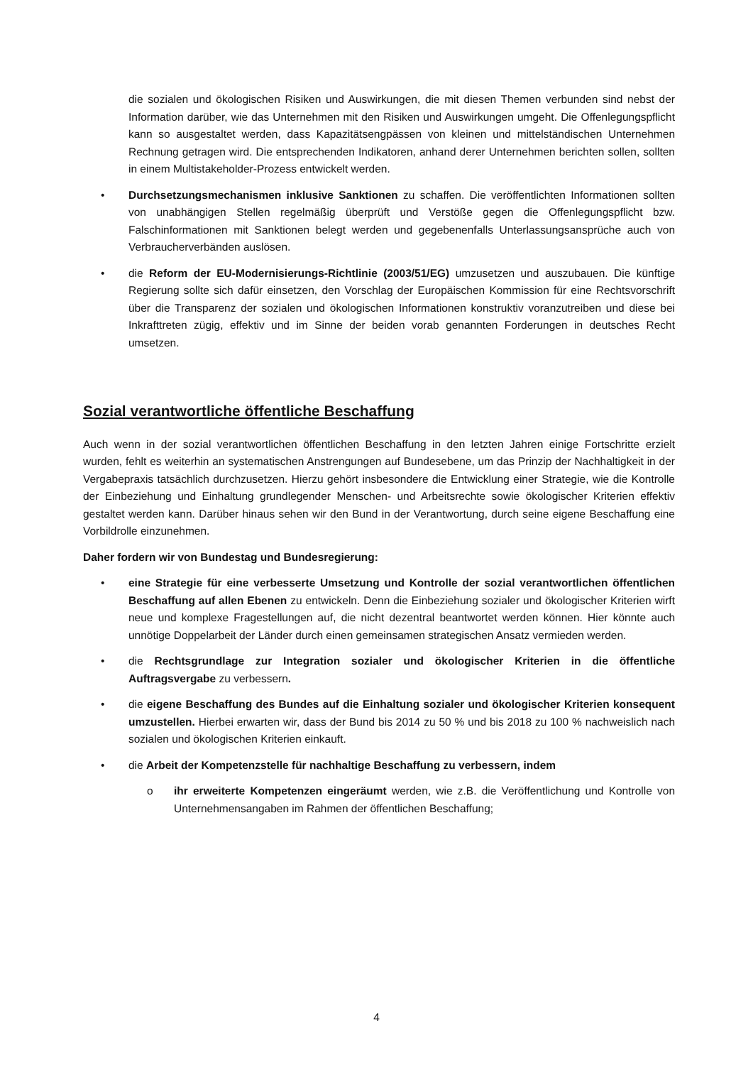die sozialen und ökologischen Risiken und Auswirkungen, die mit diesen Themen verbunden sind nebst der Information darüber, wie das Unternehmen mit den Risiken und Auswirkungen umgeht. Die Offenlegungspflicht kann so ausgestaltet werden, dass Kapazitätsengpässen von kleinen und mittelständischen Unternehmen Rechnung getragen wird. Die entsprechenden Indikatoren, anhand derer Unternehmen berichten sollen, sollten in einem Multistakeholder-Prozess entwickelt werden.
• Durchsetzungsmechanismen inklusive Sanktionen zu schaffen. Die veröffentlichten Informationen sollten von unabhängigen Stellen regelmäßig überprüft und Verstöße gegen die Offenlegungspflicht bzw. Falschinformationen mit Sanktionen belegt werden und gegebenenfalls Unterlassungsansprüche auch von Verbraucherverbänden auslösen.
• die Reform der EU-Modernisierungs-Richtlinie (2003/51/EG) umzusetzen und auszubauen. Die künftige Regierung sollte sich dafür einsetzen, den Vorschlag der Europäischen Kommission für eine Rechtsvorschrift über die Transparenz der sozialen und ökologischen Informationen konstruktiv voranzutreiben und diese bei Inkrafttreten zügig, effektiv und im Sinne der beiden vorab genannten Forderungen in deutsches Recht umsetzen.
Sozial verantwortliche öffentliche Beschaffung
Auch wenn in der sozial verantwortlichen öffentlichen Beschaffung in den letzten Jahren einige Fortschritte erzielt wurden, fehlt es weiterhin an systematischen Anstrengungen auf Bundesebene, um das Prinzip der Nachhaltigkeit in der Vergabepraxis tatsächlich durchzusetzen. Hierzu gehört insbesondere die Entwicklung einer Strategie, wie die Kontrolle der Einbeziehung und Einhaltung grundlegender Menschen- und Arbeitsrechte sowie ökologischer Kriterien effektiv gestaltet werden kann. Darüber hinaus sehen wir den Bund in der Verantwortung, durch seine eigene Beschaffung eine Vorbildrolle einzunehmen.
Daher fordern wir von Bundestag und Bundesregierung:
• eine Strategie für eine verbesserte Umsetzung und Kontrolle der sozial verantwortlichen öffentlichen Beschaffung auf allen Ebenen zu entwickeln. Denn die Einbeziehung sozialer und ökologischer Kriterien wirft neue und komplexe Fragestellungen auf, die nicht dezentral beantwortet werden können. Hier könnte auch unnötige Doppelarbeit der Länder durch einen gemeinsamen strategischen Ansatz vermieden werden.
• die Rechtsgrundlage zur Integration sozialer und ökologischer Kriterien in die öffentliche Auftragsvergabe zu verbessern.
• die eigene Beschaffung des Bundes auf die Einhaltung sozialer und ökologischer Kriterien konsequent umzustellen. Hierbei erwarten wir, dass der Bund bis 2014 zu 50 % und bis 2018 zu 100 % nachweislich nach sozialen und ökologischen Kriterien einkauft.
• die Arbeit der Kompetenzstelle für nachhaltige Beschaffung zu verbessern, indem
o ihr erweiterte Kompetenzen eingeräumt werden, wie z.B. die Veröffentlichung und Kontrolle von Unternehmensangaben im Rahmen der öffentlichen Beschaffung;
4